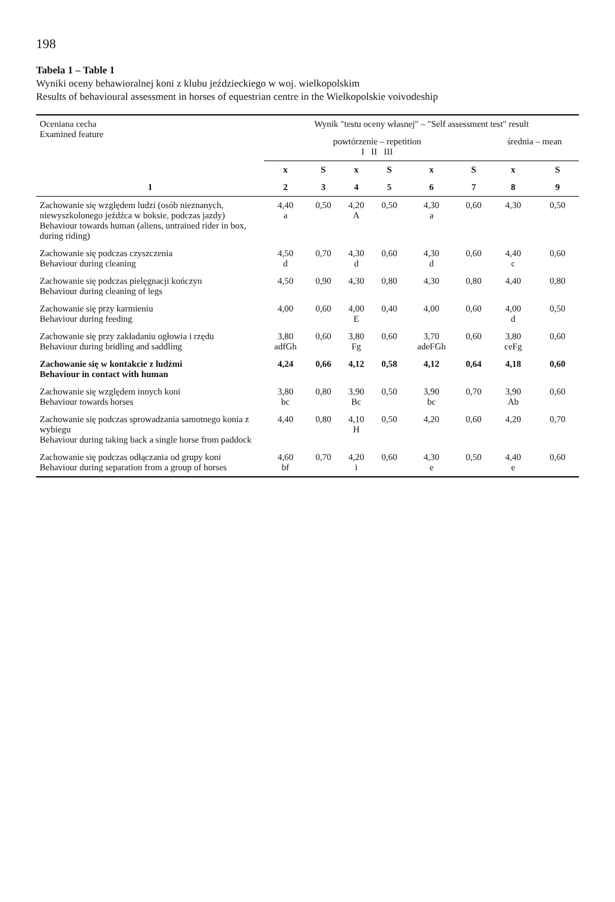198
Tabela 1 – Table 1
Wyniki oceny behawioralnej koni z klubu jeździeckiego w woj. wielkopolskim
Results of behavioural assessment in horses of equestrian centre in the Wielkopolskie voivodeship
| Oceniana cecha Examined feature | Wynik "testu oceny własnej" – "Self assessment test" result | | | | | | | |
| --- | --- | --- | --- | --- | --- | --- | --- | --- |
| | powtórzenie – repetition I II III | | | | | | średnia – mean | |
| | x | S | x | S | x | S | x | S |
| 1 | 2 | 3 | 4 | 5 | 6 | 7 | 8 | 9 |
| Zachowanie się względem ludzi (osób nieznanych, niewyszkolonego jeźdźca w boksie, podczas jazdy) Behaviour towards human (aliens, untrained rider in box, during riding) | 4,40 a | 0,50 | 4,20 A | 0,50 | 4,30 a | 0,60 | 4,30 | 0,50 |
| Zachowanie się podczas czyszczenia Behaviour during cleaning | 4,50 d | 0,70 | 4,30 d | 0,60 | 4,30 d | 0,60 | 4,40 c | 0,60 |
| Zachowanie się podczas pielęgnacji kończyn Behaviour during cleaning of legs | 4,50 | 0,90 | 4,30 | 0,80 | 4,30 | 0,80 | 4,40 | 0,80 |
| Zachowanie się przy karmieniu Behaviour during feeding | 4,00 | 0,60 | 4,00 E | 0,40 | 4,00 | 0,60 | 4,00 d | 0,50 |
| Zachowanie się przy zakładaniu ogłowia i rzędu Behaviour during bridling and saddling | 3,80 adfGh | 0,60 | 3,80 Fg | 0,60 | 3,70 adeFGh | 0,60 | 3,80 ceFg | 0,60 |
| Zachowanie się w kontakcie z ludźmi Behaviour in contact with human | 4,24 | 0,66 | 4,12 | 0,58 | 4,12 | 0,64 | 4,18 | 0,60 |
| Zachowanie się względem innych koni Behaviour towards horses | 3,80 bc | 0,80 | 3,90 Bc | 0,50 | 3,90 bc | 0,70 | 3,90 Ab | 0,60 |
| Zachowanie się podczas sprowadzania samotnego konia z wybiegu Behaviour during taking back a single horse from paddock | 4,40 | 0,80 | 4,10 H | 0,50 | 4,20 | 0,60 | 4,20 | 0,70 |
| Zachowanie się podczas odłączania od grupy koni Behaviour during separation from a group of horses | 4,60 bf | 0,70 | 4,20 i | 0,60 | 4,30 e | 0,50 | 4,40 e | 0,60 |